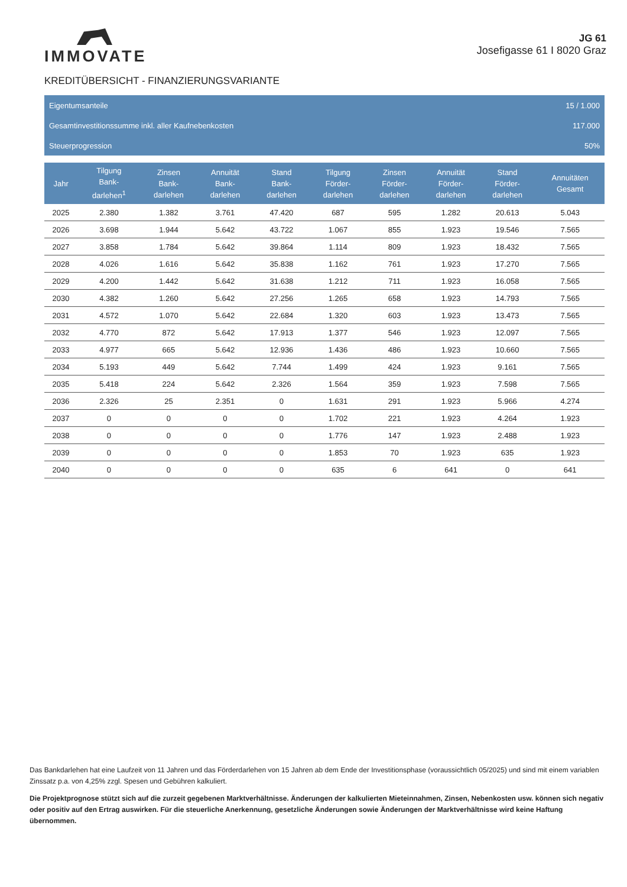IMMOVATE
JG 61
Josefigasse 61 I 8020 Graz
KREDITÜBERSICHT - FINANZIERUNGSVARIANTE
Eigentumsanteile 15 / 1.000
Gesamtinvestitionssumme inkl. aller Kaufnebenkosten 117.000
Steuerprogression 50%
| Jahr | Tilgung Bank- darlehen<sup>1</sup> | Zinsen Bank- darlehen | Annuität Bank- darlehen | Stand Bank- darlehen | Tilgung Förder- darlehen | Zinsen Förder- darlehen | Annuität Förder- darlehen | Stand Förder- darlehen | Annuitäten Gesamt |
| --- | --- | --- | --- | --- | --- | --- | --- | --- | --- |
| 2025 | 2.380 | 1.382 | 3.761 | 47.420 | 687 | 595 | 1.282 | 20.613 | 5.043 |
| 2026 | 3.698 | 1.944 | 5.642 | 43.722 | 1.067 | 855 | 1.923 | 19.546 | 7.565 |
| 2027 | 3.858 | 1.784 | 5.642 | 39.864 | 1.114 | 809 | 1.923 | 18.432 | 7.565 |
| 2028 | 4.026 | 1.616 | 5.642 | 35.838 | 1.162 | 761 | 1.923 | 17.270 | 7.565 |
| 2029 | 4.200 | 1.442 | 5.642 | 31.638 | 1.212 | 711 | 1.923 | 16.058 | 7.565 |
| 2030 | 4.382 | 1.260 | 5.642 | 27.256 | 1.265 | 658 | 1.923 | 14.793 | 7.565 |
| 2031 | 4.572 | 1.070 | 5.642 | 22.684 | 1.320 | 603 | 1.923 | 13.473 | 7.565 |
| 2032 | 4.770 | 872 | 5.642 | 17.913 | 1.377 | 546 | 1.923 | 12.097 | 7.565 |
| 2033 | 4.977 | 665 | 5.642 | 12.936 | 1.436 | 486 | 1.923 | 10.660 | 7.565 |
| 2034 | 5.193 | 449 | 5.642 | 7.744 | 1.499 | 424 | 1.923 | 9.161 | 7.565 |
| 2035 | 5.418 | 224 | 5.642 | 2.326 | 1.564 | 359 | 1.923 | 7.598 | 7.565 |
| 2036 | 2.326 | 25 | 2.351 | 0 | 1.631 | 291 | 1.923 | 5.966 | 4.274 |
| 2037 | 0 | 0 | 0 | 0 | 1.702 | 221 | 1.923 | 4.264 | 1.923 |
| 2038 | 0 | 0 | 0 | 0 | 1.776 | 147 | 1.923 | 2.488 | 1.923 |
| 2039 | 0 | 0 | 0 | 0 | 1.853 | 70 | 1.923 | 635 | 1.923 |
| 2040 | 0 | 0 | 0 | 0 | 635 | 6 | 641 | 0 | 641 |
Das Bankdarlehen hat eine Laufzeit von 11 Jahren und das Förderdarlehen von 15 Jahren ab dem Ende der Investitionsphase (voraussichtlich 05/2025) und sind mit einem variablen Zinssatz p.a. von 4,25% zzgl. Spesen und Gebühren kalkuliert.
Die Projektprognose stützt sich auf die zurzeit gegebenen Marktverhältnisse. Änderungen der kalkulierten Mieteinnahmen, Zinsen, Nebenkosten usw. können sich negativ oder positiv auf den Ertrag auswirken. Für die steuerliche Anerkennung, gesetzliche Änderungen sowie Änderungen der Marktverhältnisse wird keine Haftung übernommen.